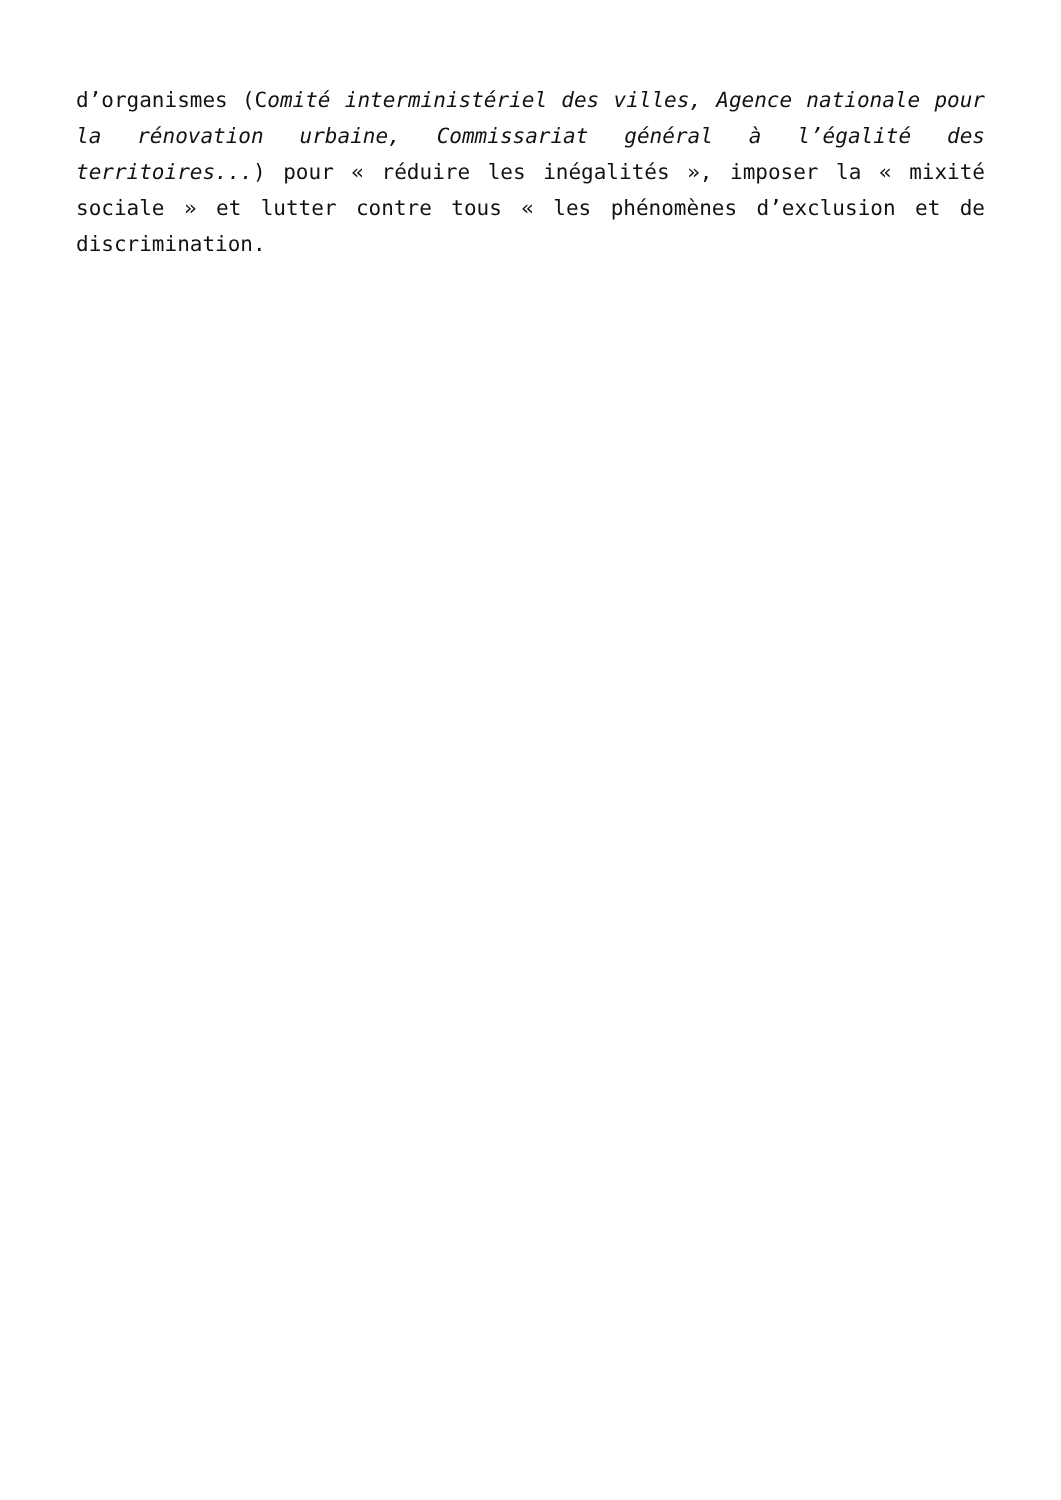d’organismes (Comité interministériel des villes, Agence nationale pour la rénovation urbaine, Commissariat général à l’égalité des territoires...) pour « réduire les inégalités », imposer la « mixité sociale » et lutter contre tous « les phénomènes d’exclusion et de discrimination.